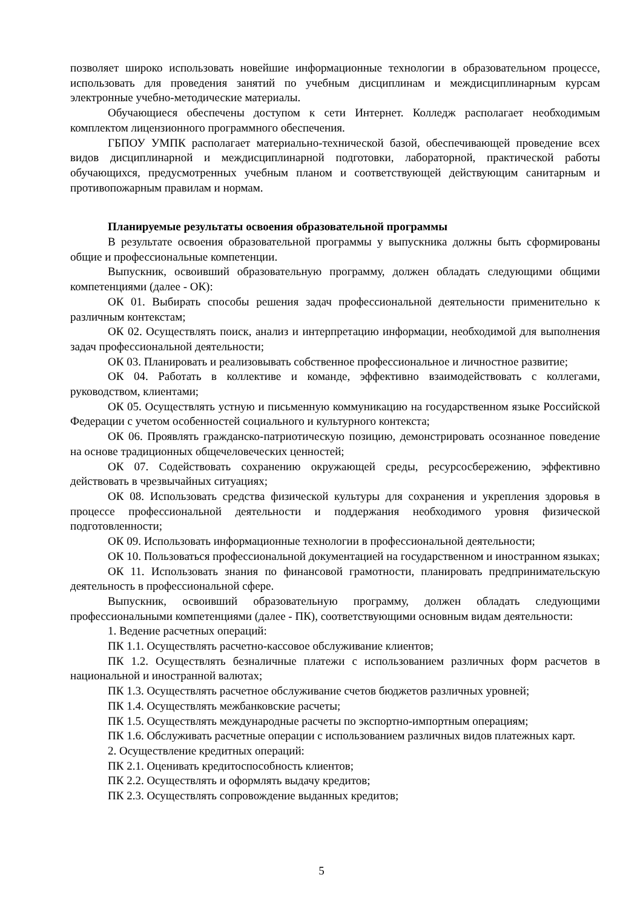позволяет широко использовать новейшие информационные технологии в образовательном процессе, использовать для проведения занятий по учебным дисциплинам и междисциплинарным курсам электронные учебно-методические материалы.
Обучающиеся обеспечены доступом к сети Интернет. Колледж располагает необходимым комплектом лицензионного программного обеспечения.
ГБПОУ УМПК располагает материально-технической базой, обеспечивающей проведение всех видов дисциплинарной и междисциплинарной подготовки, лабораторной, практической работы обучающихся, предусмотренных учебным планом и соответствующей действующим санитарным и противопожарным правилам и нормам.
Планируемые результаты освоения образовательной программы
В результате освоения образовательной программы у выпускника должны быть сформированы общие и профессиональные компетенции.
Выпускник, освоивший образовательную программу, должен обладать следующими общими компетенциями (далее - ОК):
ОК 01. Выбирать способы решения задач профессиональной деятельности применительно к различным контекстам;
ОК 02. Осуществлять поиск, анализ и интерпретацию информации, необходимой для выполнения задач профессиональной деятельности;
ОК 03. Планировать и реализовывать собственное профессиональное и личностное развитие;
ОК 04. Работать в коллективе и команде, эффективно взаимодействовать с коллегами, руководством, клиентами;
ОК 05. Осуществлять устную и письменную коммуникацию на государственном языке Российской Федерации с учетом особенностей социального и культурного контекста;
ОК 06. Проявлять гражданско-патриотическую позицию, демонстрировать осознанное поведение на основе традиционных общечеловеческих ценностей;
ОК 07. Содействовать сохранению окружающей среды, ресурсосбережению, эффективно действовать в чрезвычайных ситуациях;
ОК 08. Использовать средства физической культуры для сохранения и укрепления здоровья в процессе профессиональной деятельности и поддержания необходимого уровня физической подготовленности;
ОК 09. Использовать информационные технологии в профессиональной деятельности;
ОК 10. Пользоваться профессиональной документацией на государственном и иностранном языках;
ОК 11. Использовать знания по финансовой грамотности, планировать предпринимательскую деятельность в профессиональной сфере.
Выпускник, освоивший образовательную программу, должен обладать следующими профессиональными компетенциями (далее - ПК), соответствующими основным видам деятельности:
1. Ведение расчетных операций:
ПК 1.1. Осуществлять расчетно-кассовое обслуживание клиентов;
ПК 1.2. Осуществлять безналичные платежи с использованием различных форм расчетов в национальной и иностранной валютах;
ПК 1.3. Осуществлять расчетное обслуживание счетов бюджетов различных уровней;
ПК 1.4. Осуществлять межбанковские расчеты;
ПК 1.5. Осуществлять международные расчеты по экспортно-импортным операциям;
ПК 1.6. Обслуживать расчетные операции с использованием различных видов платежных карт.
2. Осуществление кредитных операций:
ПК 2.1. Оценивать кредитоспособность клиентов;
ПК 2.2. Осуществлять и оформлять выдачу кредитов;
ПК 2.3. Осуществлять сопровождение выданных кредитов;
5